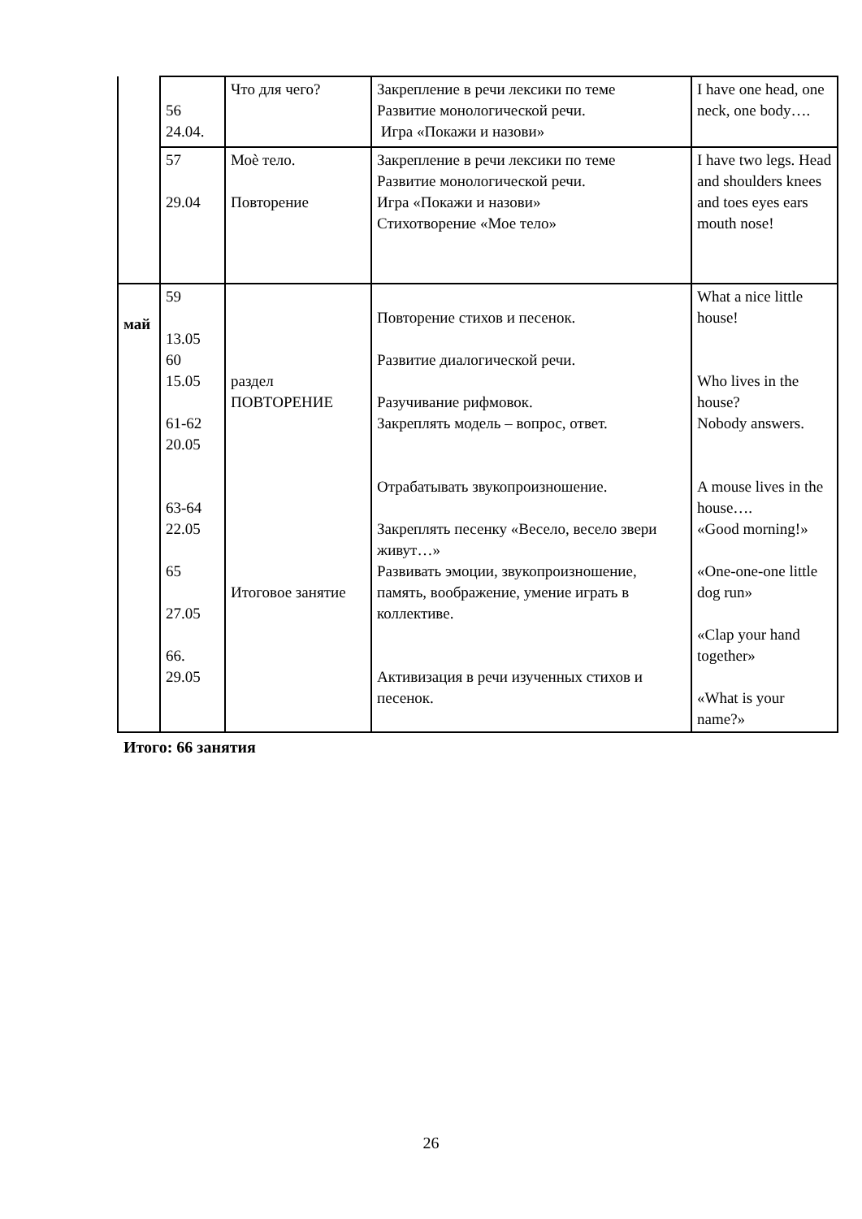| | 56 24.04. | Что для чего? | Закрепление в речи лексики по теме Развитие монологической речи. Игра «Покажи и назови» | I have one head, one neck, one body…. |
| | 57 29.04 | Моѐ тело. Повторение | Закрепление в речи лексики по теме Развитие монологической речи. Игра «Покажи и назови» Стихотворение «Мое тело» | I have two legs. Head and shoulders knees and toes eyes ears mouth nose! |
| май | 59 13.05 60 15.05 61-62 20.05 63-64 22.05 65 27.05 66. 29.05 | раздел ПОВТОРЕНИЕ Итоговое занятие | Повторение стихов и песенок. Развитие диалогической речи. Разучивание рифмовок. Закреплять модель – вопрос, ответ. Отрабатывать звукопроизношение. Закреплять песенку «Весело, весело звери живут…» Развивать эмоции, звукопроизношение, память, воображение, умение играть в коллективе. Активизация в речи изученных стихов и песенок. | What a nice little house! Who lives in the house? Nobody answers. A mouse lives in the house…. «Good morning!» «One-one-one little dog run» «Clap your hand together» «What is your name?» |
Итого: 66 занятия
26